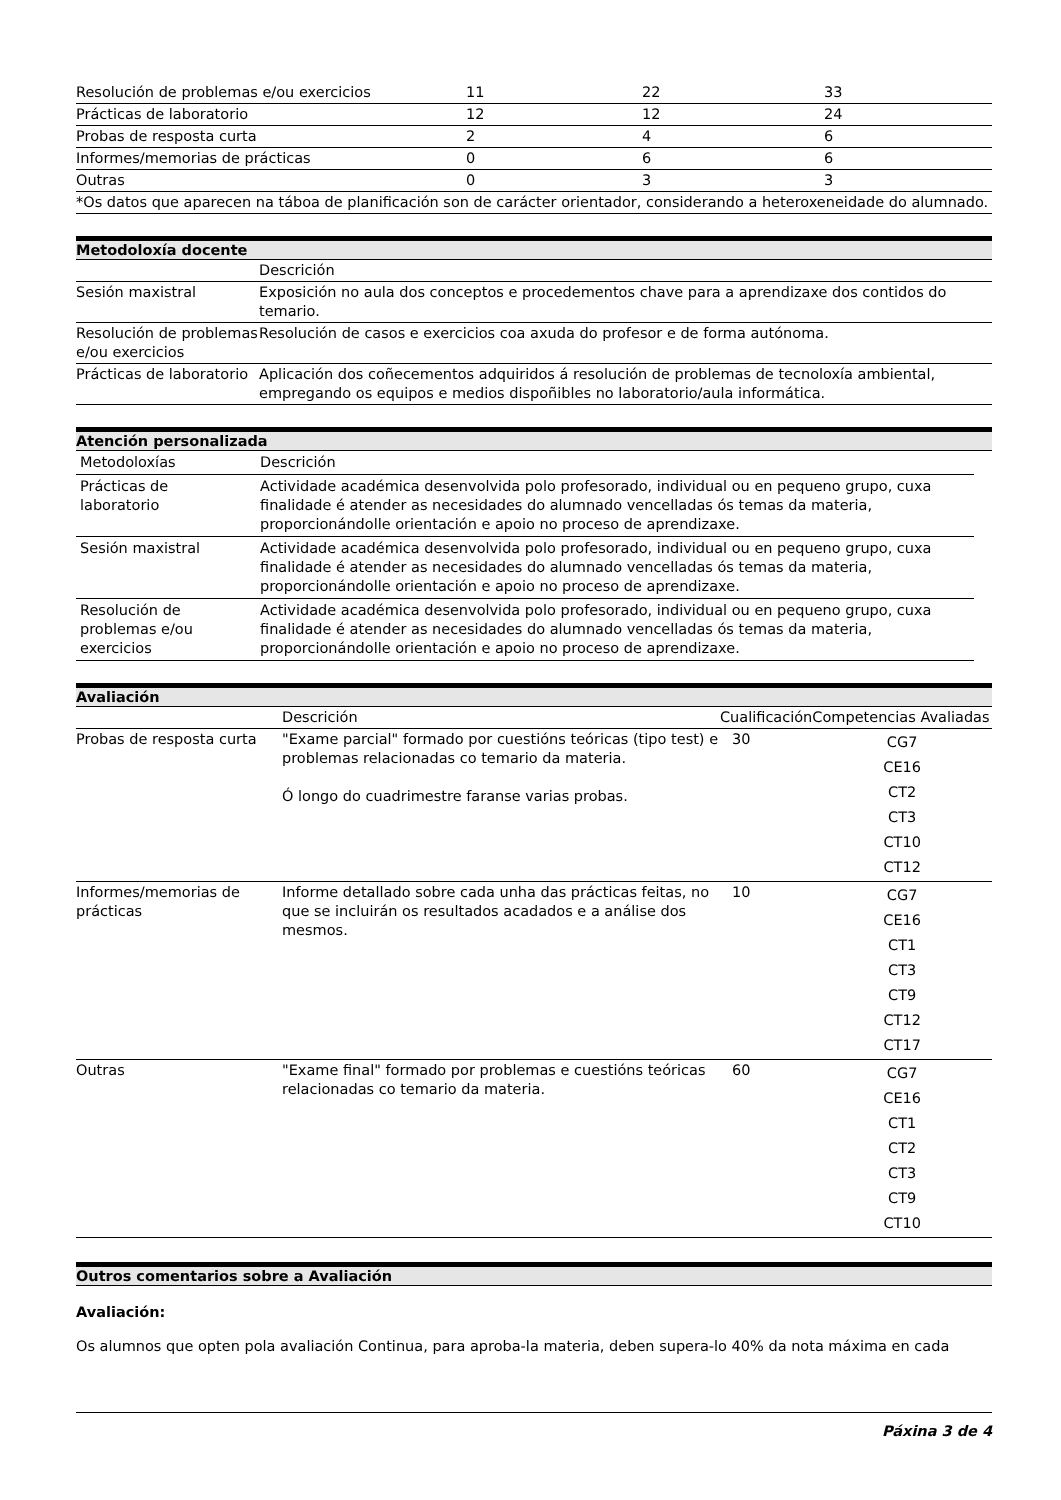| Resolución de problemas e/ou exercicios | 11 | 22 | 33 |
| Prácticas de laboratorio | 12 | 12 | 24 |
| Probas de resposta curta | 2 | 4 | 6 |
| Informes/memorias de prácticas | 0 | 6 | 6 |
| Outras | 0 | 3 | 3 |
| *Os datos que aparecen na táboa de planificación son de carácter orientador, considerando a heteroxeneidade do alumnado. | | | |
Metodoloxía docente
| | Descrición |
| --- | --- |
| Sesión maxistral | Exposición no aula dos conceptos e procedementos chave para a aprendizaxe dos contidos do temario. |
| Resolución de problemas e/ou exercicios | Resolución de casos e exercicios coa axuda do profesor e de forma autónoma. |
| Prácticas de laboratorio | Aplicación dos coñecementos adquiridos á resolución de problemas de tecnoloxía ambiental, empregando os equipos e medios dispoñibles no laboratorio/aula informática. |
Atención personalizada
| Metodoloxías | Descrición |
| --- | --- |
| Prácticas de laboratorio | Actividade académica desenvolvida polo profesorado, individual ou en pequeno grupo, cuxa finalidade é atender as necesidades do alumnado vencelladas ós temas da materia, proporcionándolle orientación e apoio no proceso de aprendizaxe. |
| Sesión maxistral | Actividade académica desenvolvida polo profesorado, individual ou en pequeno grupo, cuxa finalidade é atender as necesidades do alumnado vencelladas ós temas da materia, proporcionándolle orientación e apoio no proceso de aprendizaxe. |
| Resolución de problemas e/ou exercicios | Actividade académica desenvolvida polo profesorado, individual ou en pequeno grupo, cuxa finalidade é atender as necesidades do alumnado vencelladas ós temas da materia, proporcionándolle orientación e apoio no proceso de aprendizaxe. |
Avaliación
| | Descrición | Cualificación | Competencias Avaliadas |
| --- | --- | --- | --- |
| Probas de resposta curta | "Exame parcial" formado por cuestións teóricas (tipo test) e problemas relacionadas co temario da materia. Ó longo do cuadrimestre faranse varias probas. | 30 | CG7 CE16 CT2 CT3 CT10 CT12 |
| Informes/memorias de prácticas | Informe detallado sobre cada unha das prácticas feitas, no que se incluirán os resultados acadados e a análise dos mesmos. | 10 | CG7 CE16 CT1 CT3 CT9 CT12 CT17 |
| Outras | "Exame final" formado por problemas e cuestións teóricas relacionadas co temario da materia. | 60 | CG7 CE16 CT1 CT2 CT3 CT9 CT10 |
Outros comentarios sobre a Avaliación
Avaliación:
Os alumnos que opten pola avaliación Continua, para aproba-la materia, deben supera-lo 40% da nota máxima en cada
Páxina 3 de 4